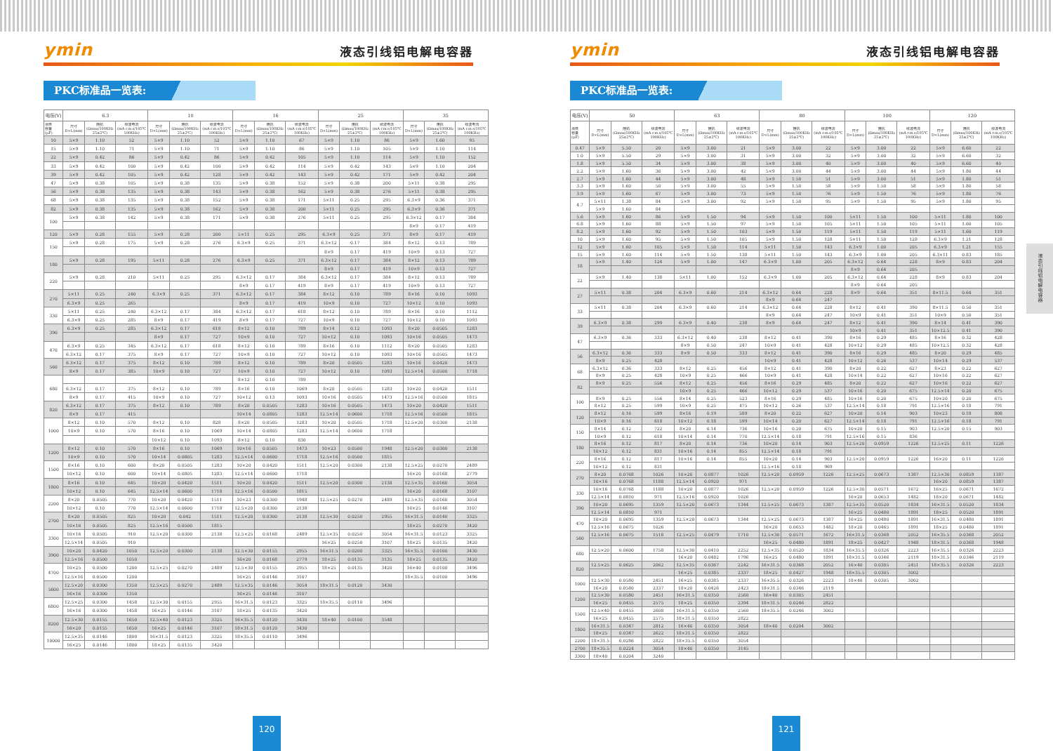ymin 液态引线铝电解电容器
PKC标准品一览表:
| 电压(V) | 6.3 | | | 10 | | | 16 | | | 25 | | | 35 | | |
| --- | --- | --- | --- | --- | --- | --- | --- | --- | --- | --- | --- | --- | --- | --- | --- |
| 项目 容量 (μF) | 尺寸 D×L(mm) | 阻抗 (Ωmax/100KHz 25±2℃) | 纹波电流 (mA r.m.s/105℃ 100KHz) | 尺寸 D×L(mm) | 阻抗 (Ωmax/100KHz 25±2℃) | 纹波电流 (mA r.m.s/105℃ 100KHz) | 尺寸 D×L(mm) | 阻抗 (Ωmax/100KHz 25±2℃) | 纹波电流 (mA r.m.s/105℃ 100KHz) | 尺寸 D×L(mm) | 阻抗 (Ωmax/100KHz 25±2℃) | 纹波电流 (mA r.m.s/105℃ 100KHz) | 尺寸 D×L(mm) | 阻抗 (Ωmax/100KHz 25±2℃) | 纹波电流 (mA r.m.s/105℃ 100KHz) |
| 10 | 5×9 | 1.10 | 52 | 5×9 | 1.10 | 52 | 5×9 | 1.10 | 67 | 5×9 | 1.10 | 86 | 5×9 | 1.60 | 95 |
| 15 | 5×9 | 1.10 | 71 | 5×9 | 1.10 | 71 | 5×9 | 1.10 | 86 | 5×9 | 1.10 | 105 | 5×9 | 1.10 | 114 |
| 22 | 5×9 | 0.42 | 86 | 5×9 | 0.42 | 86 | 5×9 | 0.42 | 105 | 5×9 | 1.10 | 114 | 5×9 | 1.10 | 152 |
| 33 | 5×9 | 0.42 | 100 | 5×9 | 0.42 | 100 | 5×9 | 0.42 | 114 | 5×9 | 0.42 | 143 | 5×9 | 1.10 | 204 |
| 39 | 5×9 | 0.42 | 105 | 5×9 | 0.42 | 128 | 5×9 | 0.42 | 143 | 5×9 | 0.42 | 171 | 5×9 | 0.42 | 204 |
| 47 | 5×9 | 0.38 | 105 | 5×9 | 0.38 | 135 | 5×9 | 0.38 | 152 | 5×9 | 0.38 | 200 | 5×11 | 0.38 | 295 |
| 56 | 5×9 | 0.38 | 135 | 5×9 | 0.38 | 143 | 5×9 | 0.38 | 162 | 5×9 | 0.38 | 276 | 5×11 | 0.38 | 295 |
| 68 | 5×9 | 0.38 | 135 | 5×9 | 0.38 | 152 | 5×9 | 0.38 | 171 | 5×11 | 0.25 | 295 | 6.3×9 | 0.36 | 371 |
| 82 | 5×9 | 0.38 | 135 | 5×9 | 0.38 | 162 | 5×9 | 0.38 | 200 | 5×11 | 0.25 | 295 | 6.3×9 | 0.36 | 371 |
| 100 | 5×9 | 0.38 | 142 | 5×9 | 0.38 | 171 | 5×9 | 0.38 | 276 | 5×11 | 0.25 | 295 | 6.3×12 | 0.17 | 384 |
| | | | | | | | | | | | | | 8×9 | 0.17 | 419 |
| 120 | 5×9 | 0.28 | 155 | 5×9 | 0.28 | 200 | 5×11 | 0.25 | 295 | 6.3×9 | 0.25 | 371 | 8×9 | 0.17 | 419 |
| 150 | 5×9 | 0.28 | 175 | 5×9 | 0.28 | 276 | 6.3×9 | 0.25 | 371 | 6.3×12 | 0.17 | 384 | 8×12 | 0.13 | 789 |
| | | | | | | | | | | 8×9 | 0.17 | 419 | 10×9 | 0.13 | 727 |
| 180 | 5×9 | 0.28 | 195 | 5×11 | 0.28 | 276 | 6.3×9 | 0.25 | 371 | 6.3×12 | 0.17 | 384 | 8×12 | 0.13 | 789 |
| | | | | | | | | | | 8×9 | 0.17 | 419 | 10×9 | 0.13 | 727 |
| 220 | 5×9 | 0.28 | 210 | 5×11 | 0.25 | 295 | 6.3×12 | 0.17 | 384 | 6.3×12 | 0.17 | 384 | 8×12 | 0.13 | 789 |
| | | | | | | | 8×9 | 0.17 | 419 | 8×9 | 0.17 | 419 | 10×9 | 0.13 | 727 |
| 270 | 5×11 | 0.25 | 240 | 6.3×9 | 0.25 | 371 | 6.3×12 | 0.17 | 384 | 8×12 | 0.10 | 789 | 8×16 | 0.10 | 1093 |
| | 6.3×9 | 0.25 | 265 | | | | 8×9 | 0.17 | 419 | 10×9 | 0.10 | 727 | 10×12 | 0.10 | 1093 |
| 330 | 5×11 | 0.25 | 240 | 6.3×12 | 0.17 | 384 | 6.3×12 | 0.17 | 618 | 8×12 | 0.10 | 789 | 8×16 | 0.10 | 1112 |
| | 6.3×9 | 0.25 | 285 | 8×9 | 0.17 | 419 | 8×9 | 0.17 | 727 | 10×9 | 0.10 | 727 | 10×12 | 0.10 | 1093 |
| 390 | 6.3×9 | 0.25 | 285 | 6.3×12 | 0.17 | 618 | 8×12 | 0.10 | 789 | 8×14 | 0.12 | 1093 | 8×20 | 0.0505 | 1283 |
| | | | | 8×9 | 0.17 | 727 | 10×9 | 0.10 | 727 | 10×12 | 0.10 | 1093 | 10×16 | 0.0505 | 1473 |
| 470 | 6.3×9 | 0.25 | 345 | 6.3×12 | 0.17 | 618 | 8×12 | 0.10 | 789 | 8×16 | 0.10 | 1112 | 8×20 | 0.0505 | 1283 |
| | 6.3×12 | 0.17 | 375 | 8×9 | 0.17 | 727 | 10×9 | 0.10 | 727 | 10×12 | 0.10 | 1093 | 10×16 | 0.0505 | 1473 |
| 560 | 6.3×12 | 0.17 | 375 | 8×12 | 0.10 | 789 | 8×12 | 0.10 | 789 | 8×20 | 0.0505 | 1283 | 10×16 | 0.0420 | 1473 |
| | 8×9 | 0.17 | 385 | 10×9 | 0.10 | 727 | 10×9 | 0.10 | 727 | 10×12 | 0.10 | 1093 | 12.5×14 | 0.0500 | 1718 |
| 680 | | | | | | | 8×12 | 0.10 | 789 | | | | | | |
| | 6.3×12 | 0.17 | 375 | 8×12 | 0.10 | 789 | 8×16 | 0.10 | 1069 | 8×20 | 0.0505 | 1283 | 10×20 | 0.0420 | 1511 |
| | 8×9 | 0.17 | 415 | 10×9 | 0.10 | 727 | 10×12 | 0.13 | 1093 | 10×16 | 0.0505 | 1473 | 12.5×16 | 0.0500 | 1815 |
| 820 | 6.3×12 | 0.17 | 375 | 8×12 | 0.10 | 789 | 8×20 | 0.0505 | 1283 | 10×16 | 0.0505 | 1473 | 10×20 | 0.0420 | 1511 |
| | 8×9 | 0.17 | 415 | | | | 10×14 | 0.0805 | 1283 | 12.5×14 | 0.0600 | 1718 | 12.5×16 | 0.0500 | 1815 |
| 1000 | 8×12 | 0.10 | 570 | 8×12 | 0.10 | 828 | 8×20 | 0.0505 | 1283 | 10×20 | 0.0505 | 1718 | 12.5×20 | 0.0300 | 2138 |
| | 10×9 | 0.10 | 570 | 8×16 | 0.10 | 1069 | 10×14 | 0.0805 | 1283 | 12.5×14 | 0.0600 | 1718 | | | |
| | | | | 10×12 | 0.10 | 1093 | 8×12 | 0.10 | 830 | | | | | | |
| 1200 | 8×12 | 0.10 | 570 | 8×16 | 0.10 | 1069 | 10×16 | 0.0505 | 1473 | 10×23 | 0.0500 | 1948 | 12.5×20 | 0.0300 | 2138 |
| | 10×9 | 0.10 | 570 | 10×14 | 0.0805 | 1283 | 12.5×14 | 0.0600 | 1718 | 12.5×16 | 0.0500 | 1815 | | | |
| 1500 | 8×16 | 0.10 | 600 | 8×20 | 0.0505 | 1283 | 10×20 | 0.0420 | 1511 | 12.5×20 | 0.0300 | 2138 | 12.5×25 | 0.0270 | 2489 |
| | 10×12 | 0.10 | 600 | 10×14 | 0.0805 | 1283 | 12.5×14 | 0.0600 | 1718 | | | | 16×20 | 0.0168 | 2779 |
| 1800 | 8×16 | 0.10 | 645 | 10×20 | 0.0420 | 1511 | 10×20 | 0.0420 | 1511 | 12.5×20 | 0.0300 | 2138 | 12.5×35 | 0.0160 | 3054 |
| | 10×12 | 0.10 | 645 | 12.5×14 | 0.0600 | 1718 | 12.5×16 | 0.0500 | 1815 | | | | 16×20 | 0.0168 | 3107 |
| 2200 | 8×20 | 0.0505 | 770 | 10×20 | 0.0420 | 1511 | 10×23 | 0.0300 | 1948 | 12.5×25 | 0.0270 | 2489 | 12.5×35 | 0.0160 | 3054 |
| | 10×12 | 0.10 | 770 | 12.5×14 | 0.0600 | 1718 | 12.5×20 | 0.0300 | 2138 | | | | 16×25 | 0.0146 | 3107 |
| 2700 | 8×20 | 0.0505 | 825 | 10×20 | 0.042 | 1511 | 12.5×20 | 0.0300 | 2138 | 12.5×30 | 0.0250 | 2955 | 16×31.5 | 0.0140 | 3325 |
| | 10×16 | 0.0505 | 825 | 12.5×16 | 0.0500 | 1815 | | | | | | | 18×25 | 0.0270 | 3420 |
| 3300 | 10×16 | 0.0505 | 910 | 12.5×20 | 0.0300 | 2138 | 12.5×25 | 0.0168 | 2489 | 12.5×35 | 0.0250 | 3054 | 16×31.5 | 0.0123 | 3325 |
| | 12.5×14 | 0.0505 | 910 | | | | | | | 16×25 | 0.0250 | 3107 | 18×25 | 0.0135 | 3420 |
| 3900 | 10×20 | 0.0420 | 1050 | 12.5×20 | 0.0300 | 2138 | 12.5×30 | 0.0155 | 2955 | 16×31.5 | 0.0200 | 3325 | 16×35.5 | 0.0100 | 3430 |
| | 12.5×16 | 0.0500 | 1050 | | | | 16×20 | 0.0168 | 2779 | 18×25 | 0.0135 | 3135 | 18×25 | 0.0135 | 3420 |
| 4700 | 10×25 | 0.0500 | 1200 | 12.5×25 | 0.0270 | 2489 | 12.5×30 | 0.0155 | 2955 | 18×25 | 0.0135 | 3420 | 16×40 | 0.0100 | 3496 |
| | 12.5×16 | 0.0500 | 1200 | | | | 16×25 | 0.0146 | 3107 | | | | 18×35.5 | 0.0100 | 3496 |
| 5600 | 12.5×20 | 0.0300 | 1350 | 12.5×25 | 0.0270 | 2489 | 12.5×35 | 0.0146 | 3054 | 18×31.5 | 0.0120 | 3430 | | | |
| | 16×16 | 0.0300 | 1350 | | | | 16×25 | 0.0146 | 3107 | | | | | | |
| 6800 | 12.5×25 | 0.0300 | 1458 | 12.5×30 | 0.0155 | 2955 | 16×31.5 | 0.0123 | 3325 | 18×35.5 | 0.0110 | 3496 | | | |
| | 16×16 | 0.0300 | 1458 | 16×25 | 0.0146 | 3107 | 18×25 | 0.0135 | 3420 | | | | | | |
| 8200 | 12.5×30 | 0.0155 | 1650 | 12.5×40 | 0.0123 | 3325 | 16×35.5 | 0.0120 | 3430 | 18×40 | 0.0100 | 3548 | | | |
| | 16×20 | 0.0155 | 1650 | 16×25 | 0.0146 | 3107 | 18×31.5 | 0.0120 | 3430 | | | | | | |
| 10000 | 12.5×35 | 0.0146 | 1800 | 16×31.5 | 0.0123 | 3325 | 18×35.5 | 0.0110 | 3496 | | | | | | |
| | 16×25 | 0.0146 | 1800 | 18×25 | 0.0135 | 3420 | | | | | | | | | |
120
ymin 液态引线铝电解电容器
PKC标准品一览表:
| 电压(V) | 50 | | | 63 | | | 80 | | | 100 | | | 120 | | |
| --- | --- | --- | --- | --- | --- | --- | --- | --- | --- | --- | --- | --- | --- | --- | --- |
| 项目 容量 (μF) | 尺寸 D×L(mm) | 阻抗 (Ωmax/100KHz 25±2℃) | 纹波电流 (mA r.m.s/105℃ 100KHz) | 尺寸 D×L(mm) | 阻抗 (Ωmax/100KHz 25±2℃) | 纹波电流 (mA r.m.s/105℃ 100KHz) | 尺寸 D×L(mm) | 阻抗 (Ωmax/100KHz 25±2℃) | 纹波电流 (mA r.m.s/105℃ 100KHz) | 尺寸 D×L(mm) | 阻抗 (Ωmax/100KHz 25±2℃) | 纹波电流 (mA r.m.s/105℃ 100KHz) | 尺寸 D×L(mm) | 阻抗 (Ωmax/100KHz 25±2℃) | 纹波电流 (mA r.m.s/105℃ 100KHz) |
| 0.47 | 5×9 | 5.50 | 20 | 5×9 | 3.00 | 21 | 5×9 | 3.00 | 22 | 5×9 | 3.00 | 22 | 5×9 | 6.60 | 22 |
| 1.0 | 5×9 | 5.50 | 29 | 5×9 | 3.00 | 31 | 5×9 | 3.00 | 32 | 5×9 | 3.00 | 32 | 5×9 | 6.60 | 32 |
| 1.8 | 5×9 | 5.50 | 34 | 5×9 | 3.00 | 38 | 5×9 | 3.00 | 40 | 5×9 | 3.00 | 40 | 5×9 | 6.60 | 40 |
| 2.2 | 5×9 | 1.60 | 36 | 5×9 | 3.00 | 42 | 5×9 | 3.00 | 44 | 5×9 | 3.00 | 44 | 5×9 | 1.80 | 44 |
| 2.7 | 5×9 | 1.60 | 44 | 5×9 | 3.00 | 48 | 5×9 | 1.50 | 51 | 5×9 | 3.00 | 51 | 5×9 | 1.80 | 51 |
| 3.3 | 5×9 | 1.60 | 50 | 5×9 | 3.00 | 55 | 5×9 | 1.50 | 58 | 5×9 | 1.50 | 58 | 5×9 | 1.80 | 58 |
| 3.9 | 5×9 | 1.60 | 67 | 5×9 | 3.00 | 73 | 5×9 | 1.50 | 76 | 5×9 | 1.50 | 76 | 5×9 | 1.80 | 76 |
| 4.7 | 5×11 | 1.38 | 84 | 5×9 | 3.00 | 92 | 5×9 | 1.50 | 95 | 5×9 | 1.50 | 95 | 5×9 | 1.80 | 95 |
| | 5×9 | 1.60 | 84 | | | | | | | | | | | | |
| 5.6 | 5×9 | 1.60 | 86 | 5×9 | 1.50 | 94 | 5×9 | 1.50 | 100 | 5×11 | 1.50 | 100 | 5×11 | 1.80 | 100 |
| 6.8 | 5×9 | 1.60 | 88 | 5×9 | 1.50 | 97 | 5×9 | 1.50 | 105 | 5×11 | 1.50 | 105 | 5×11 | 1.60 | 105 |
| 8.2 | 5×9 | 1.60 | 92 | 5×9 | 1.50 | 103 | 5×9 | 1.50 | 119 | 5×11 | 1.50 | 119 | 5×11 | 1.60 | 119 |
| 10 | 5×9 | 1.60 | 95 | 5×9 | 1.50 | 105 | 5×9 | 1.50 | 128 | 5×11 | 1.50 | 128 | 6.3×9 | 1.21 | 128 |
| 12 | 5×9 | 1.60 | 105 | 5×9 | 1.50 | 114 | 5×11 | 1.50 | 143 | 6.3×9 | 1.00 | 205 | 6.3×9 | 1.21 | 155 |
| 15 | 5×9 | 1.60 | 114 | 5×9 | 1.50 | 138 | 5×11 | 1.50 | 143 | 6.3×9 | 1.00 | 205 | 6.3×11 | 0.83 | 185 |
| 18 | 5×9 | 1.40 | 124 | 5×9 | 1.00 | 147 | 6.3×9 | 1.00 | 205 | 6.3×12 | 0.64 | 228 | 8×9 | 0.83 | 204 |
| | | | | | | | | | | 8×9 | 0.64 | 205 | | | |
| 22 | 5×9 | 1.40 | 138 | 5×11 | 1.00 | 152 | 6.3×9 | 1.00 | 205 | 6.3×12 | 0.64 | 228 | 8×9 | 0.83 | 204 |
| | | | | | | | | | | 8×9 | 0.64 | 205 | | | |
| 27 | 5×11 | 0.38 | 204 | 6.3×9 | 0.60 | 214 | 6.3×12 | 0.64 | 228 | 8×9 | 0.64 | 351 | 8×11.5 | 0.64 | 351 |
| | | | | | | | 8×9 | 0.64 | 247 | | | | | | |
| 33 | 5×11 | 0.38 | 204 | 6.3×9 | 0.60 | 214 | 6.3×12 | 0.64 | 228 | 8×12 | 0.41 | 390 | 8×11.5 | 0.50 | 351 |
| | | | | | | | 8×9 | 0.64 | 247 | 10×9 | 0.41 | 351 | 10×9 | 0.50 | 351 |
| 39 | 6.3×9 | 0.38 | 299 | 6.3×9 | 0.40 | 238 | 8×9 | 0.64 | 247 | 8×12 | 0.41 | 390 | 8×14 | 0.41 | 390 |
| | | | | | | | | | | 10×9 | 0.41 | 351 | 10×12.5 | 0.41 | 390 |
| 47 | 6.3×9 | 0.36 | 333 | 6.3×12 | 0.40 | 238 | 8×12 | 0.41 | 390 | 8×16 | 0.29 | 485 | 8×16 | 0.32 | 428 |
| | | | | 8×9 | 0.50 | 247 | 10×9 | 0.41 | 428 | 10×12 | 0.29 | 485 | 10×12.5 | 0.32 | 428 |
| 56 | 6.3×12 | 0.36 | 333 | 8×9 | 0.50 | 333 | 8×12 | 0.41 | 390 | 8×16 | 0.29 | 485 | 8×20 | 0.29 | 485 |
| | 8×9 | 0.25 | 428 | | | | 10×9 | 0.41 | 428 | 10×12 | 0.26 | 537 | 10×14 | 0.29 | 537 |
| 68 | 6.3×12 | 0.36 | 333 | 8×12 | 0.25 | 456 | 8×12 | 0.41 | 390 | 8×20 | 0.22 | 627 | 8×23 | 0.22 | 627 |
| | 8×9 | 0.25 | 428 | 10×9 | 0.25 | 466 | 10×9 | 0.41 | 428 | 10×14 | 0.22 | 627 | 10×16 | 0.22 | 627 |
| 82 | 8×9 | 0.25 | 556 | 8×12 | 0.25 | 456 | 8×16 | 0.29 | 485 | 8×20 | 0.22 | 627 | 10×16 | 0.22 | 627 |
| | | | | 10×9 | 0.25 | 466 | 10×12 | 0.29 | 537 | 10×16 | 0.20 | 675 | 12.5×14 | 0.20 | 675 |
| 100 | 8×9 | 0.25 | 556 | 8×14 | 0.25 | 523 | 8×16 | 0.29 | 485 | 10×16 | 0.20 | 675 | 10×20 | 0.20 | 675 |
| | 8×12 | 0.25 | 599 | 10×9 | 0.25 | 475 | 10×12 | 0.26 | 537 | 12.5×14 | 0.18 | 791 | 12.5×16 | 0.18 | 791 |
| 120 | 8×12 | 0.16 | 599 | 8×16 | 0.19 | 589 | 8×20 | 0.22 | 627 | 10×20 | 0.14 | 903 | 10×23 | 0.18 | 808 |
| | 10×9 | 0.16 | 618 | 10×12 | 0.18 | 599 | 10×14 | 0.20 | 627 | 12.5×14 | 0.18 | 791 | 12.5×16 | 0.18 | 791 |
| 150 | 8×14 | 0.12 | 722 | 8×20 | 0.14 | 736 | 10×16 | 0.20 | 675 | 10×20 | 0.15 | 903 | 12.5×20 | 0.15 | 903 |
| | 10×9 | 0.12 | 618 | 10×14 | 0.14 | 770 | 12.5×14 | 0.18 | 791 | 12.5×16 | 0.15 | 836 | | | |
| 180 | 8×16 | 0.12 | 817 | 8×20 | 0.14 | 736 | 10×20 | 0.14 | 903 | 12.5×20 | 0.0959 | 1226 | 12.5×25 | 0.11 | 1226 |
| | 10×12 | 0.12 | 831 | 10×16 | 0.14 | 855 | 12.5×14 | 0.18 | 791 | | | | | | |
| 220 | 8×16 | 0.12 | 817 | 10×16 | 0.14 | 855 | 10×20 | 0.14 | 903 | 12.5×20 | 0.0959 | 1226 | 16×20 | 0.11 | 1226 |
| | 10×12 | 0.12 | 831 | | | | 12.5×16 | 0.18 | 969 | | | | | | |
| 270 | 8×20 | 0.0768 | 1026 | 10×20 | 0.0877 | 1026 | 12.5×20 | 0.0959 | 1226 | 12.5×25 | 0.0673 | 1387 | 12.5×30 | 0.0859 | 1387 |
| | 10×16 | 0.0768 | 1188 | 12.5×14 | 0.0920 | 971 | | | | | | | 16×20 | 0.0859 | 1387 |
| 330 | 10×16 | 0.0768 | 1188 | 10×20 | 0.0877 | 1026 | 12.5×20 | 0.0959 | 1226 | 12.5×30 | 0.0571 | 1672 | 16×25 | 0.0671 | 1672 |
| | 12.5×14 | 0.0810 | 971 | 12.5×16 | 0.0920 | 1026 | | | | 16×20 | 0.0653 | 1482 | 18×20 | 0.0671 | 1482 |
| 390 | 10×20 | 0.0695 | 1359 | 12.5×20 | 0.0673 | 1344 | 12.5×25 | 0.0673 | 1387 | 12.5×35 | 0.0520 | 1834 | 16×31.5 | 0.0520 | 1834 |
| | 12.5×14 | 0.0810 | 971 | | | | | | | 16×25 | 0.0480 | 1891 | 18×25 | 0.0520 | 1891 |
| 470 | 10×20 | 0.0695 | 1359 | 12.5×20 | 0.0673 | 1344 | 12.5×25 | 0.0673 | 1387 | 16×25 | 0.0480 | 1891 | 16×31.5 | 0.0480 | 1891 |
| | 12.5×16 | 0.0675 | 1026 | | | | 16×20 | 0.0653 | 1482 | 18×20 | 0.0465 | 1891 | 18×25 | 0.0480 | 1891 |
| 560 | 12.5×16 | 0.0675 | 1518 | 12.5×25 | 0.0479 | 1710 | 12.5×30 | 0.0571 | 1672 | 16×31.5 | 0.0368 | 2052 | 16×35.5 | 0.0368 | 2052 |
| | | | | | | | 16×25 | 0.0480 | 1891 | 18×25 | 0.0427 | 1948 | 18×31.5 | 0.0368 | 1948 |
| 680 | 12.5×20 | 0.0600 | 1758 | 12.5×30 | 0.0410 | 2252 | 12.5×35 | 0.0520 | 1834 | 16×35.5 | 0.0326 | 2223 | 16×35.5 | 0.0326 | 2223 |
| | | | | 16×20 | 0.0482 | 1796 | 16×25 | 0.0480 | 1891 | 18×31.5 | 0.0346 | 2119 | 18×31.5 | 0.0346 | 2119 |
| 820 | 12.5×25 | 0.0625 | 2062 | 12.5×35 | 0.0367 | 2242 | 16×31.5 | 0.0368 | 2052 | 16×40 | 0.0305 | 2451 | 18×35.5 | 0.0326 | 2223 |
| | | | | 16×25 | 0.0385 | 2337 | 18×25 | 0.0427 | 1948 | 18×35.5 | 0.0305 | 3002 | | | |
| 1000 | 12.5×30 | 0.0580 | 2451 | 16×25 | 0.0385 | 2337 | 16×35.5 | 0.0326 | 2223 | 18×40 | 0.0305 | 3002 | | | |
| | 16×20 | 0.0580 | 2337 | 18×20 | 0.0426 | 2423 | 18×31.5 | 0.0346 | 2119 | | | | | | |
| 1200 | 12.5×30 | 0.0580 | 2451 | 16×31.5 | 0.0350 | 2560 | 16×40 | 0.0305 | 2451 | | | | | | |
| | 16×25 | 0.0455 | 2575 | 18×25 | 0.0350 | 2394 | 18×31.5 | 0.0246 | 2822 | | | | | | |
| 1500 | 12.5×40 | 0.0455 | 2608 | 16×31.5 | 0.0350 | 2560 | 18×35.5 | 0.0246 | 3002 | | | | | | |
| | 16×25 | 0.0455 | 2575 | 18×31.5 | 0.0350 | 2822 | | | | | | | | | |
| 1800 | 16×31.5 | 0.0347 | 2812 | 16×40 | 0.0350 | 3054 | 18×40 | 0.0204 | 3002 | | | | | | |
| | 18×25 | 0.0347 | 2622 | 18×31.5 | 0.0350 | 2822 | | | | | | | | | |
| 2200 | 18×31.5 | 0.0286 | 2822 | 18×35.5 | 0.0350 | 3054 | | | | | | | | | |
| 2700 | 18×35.5 | 0.0224 | 3054 | 18×40 | 0.0350 | 3145 | | | | | | | | | |
| 3300 | 18×40 | 0.0204 | 3240 | | | | | | | | | | | | |
121
液态引线铝电解电容器